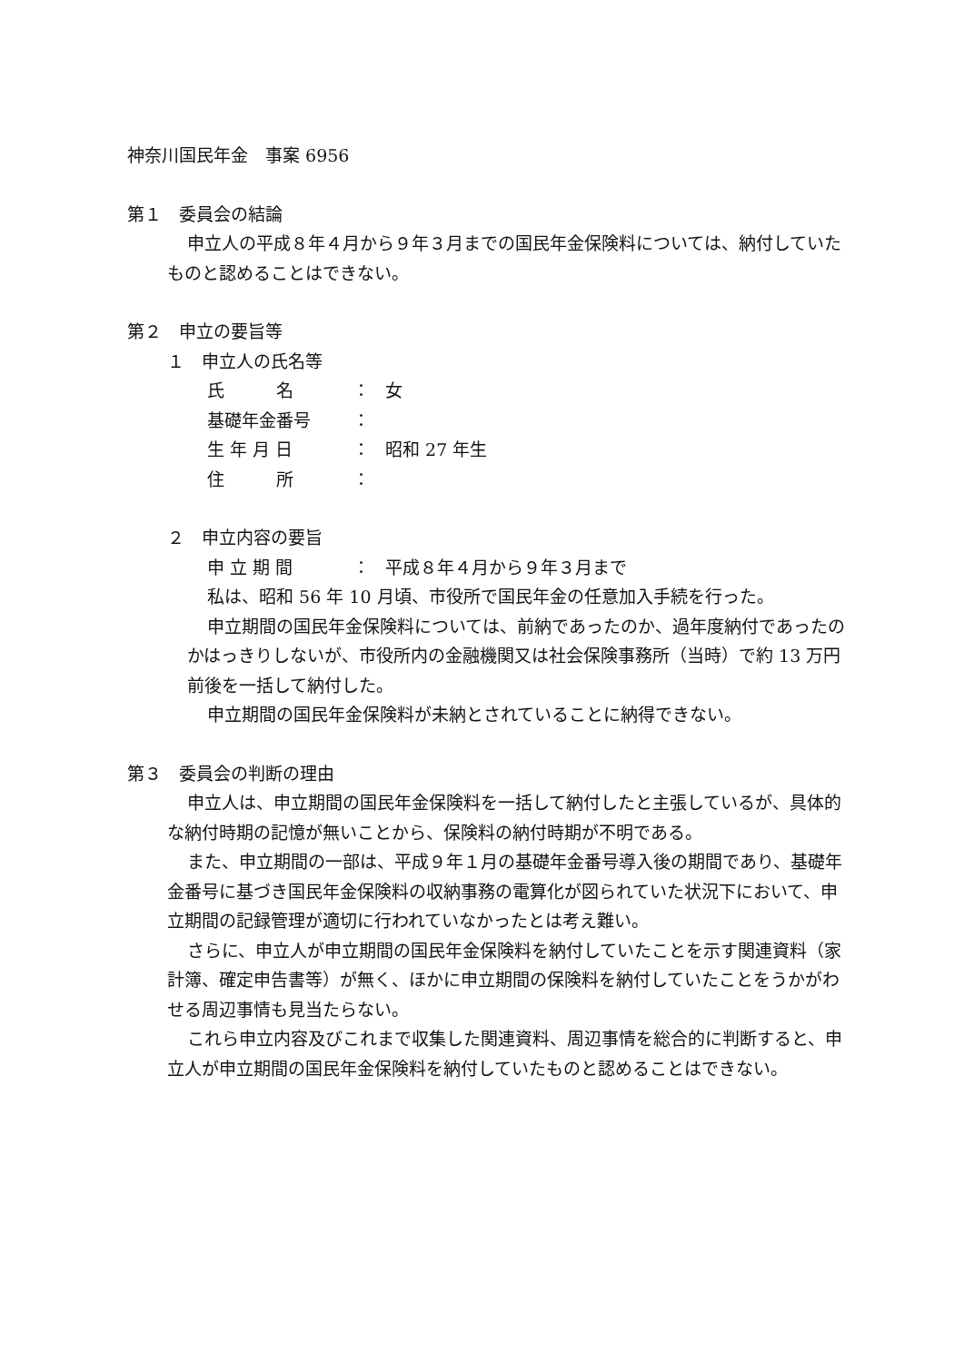神奈川国民年金　事案 6956
第１　委員会の結論
申立人の平成８年４月から９年３月までの国民年金保険料については、納付していたものと認めることはできない。
第２　申立の要旨等
１　申立人の氏名等
| 氏 名 | ： | 女 |
| 基礎年金番号 | ： | |
| 生 年 月 日 | ： | 昭和 27 年生 |
| 住 所 | ： | |
２　申立内容の要旨
| 申 立 期 間 | ： | 平成８年４月から９年３月まで |
私は、昭和 56 年 10 月頃、市役所で国民年金の任意加入手続を行った。
申立期間の国民年金保険料については、前納であったのか、過年度納付であったのかはっきりしないが、市役所内の金融機関又は社会保険事務所（当時）で約 13 万円前後を一括して納付した。
申立期間の国民年金保険料が未納とされていることに納得できない。
第３　委員会の判断の理由
申立人は、申立期間の国民年金保険料を一括して納付したと主張しているが、具体的な納付時期の記憶が無いことから、保険料の納付時期が不明である。
また、申立期間の一部は、平成９年１月の基礎年金番号導入後の期間であり、基礎年金番号に基づき国民年金保険料の収納事務の電算化が図られていた状況下において、申立期間の記録管理が適切に行われていなかったとは考え難い。
さらに、申立人が申立期間の国民年金保険料を納付していたことを示す関連資料（家計簿、確定申告書等）が無く、ほかに申立期間の保険料を納付していたことをうかがわせる周辺事情も見当たらない。
これら申立内容及びこれまで収集した関連資料、周辺事情を総合的に判断すると、申立人が申立期間の国民年金保険料を納付していたものと認めることはできない。